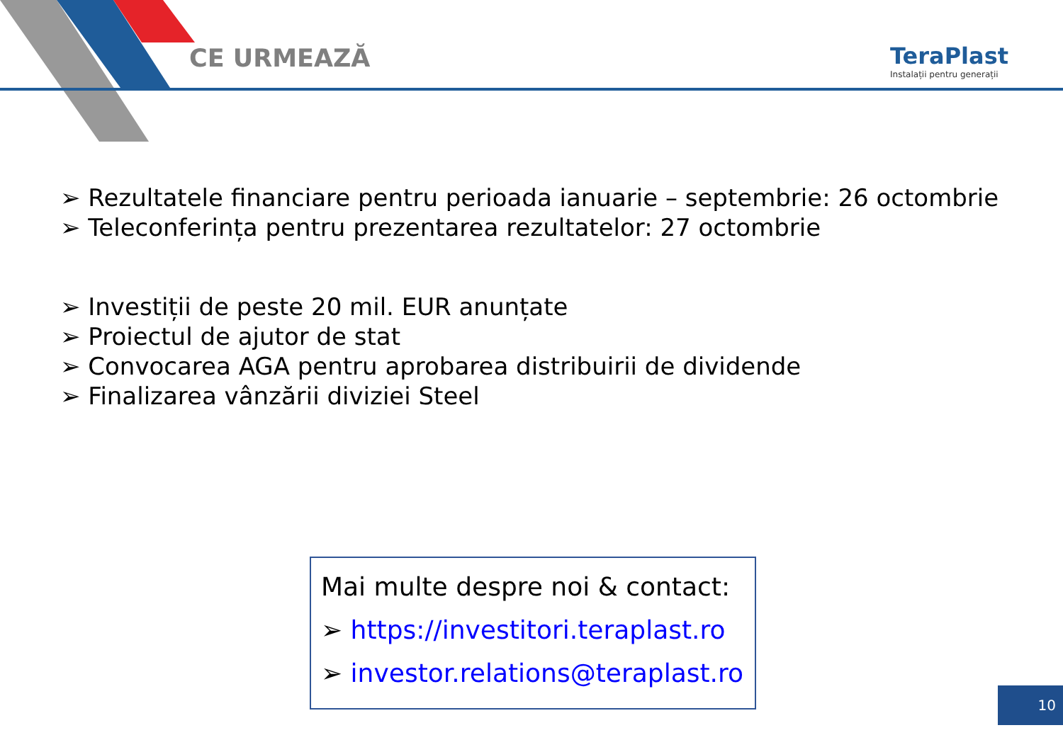CE URMEAZĂ
TeraPlast
Instalații pentru generații
➢ Rezultatele financiare pentru perioada ianuarie – septembrie: 26 octombrie
➢ Teleconferința pentru prezentarea rezultatelor: 27 octombrie
➢ Investiții de peste 20 mil. EUR anunțate
➢ Proiectul de ajutor de stat
➢ Convocarea AGA pentru aprobarea distribuirii de dividende
➢ Finalizarea vânzării diviziei Steel
Mai multe despre noi & contact:
➢ https://investitori.teraplast.ro
➢ investor.relations@teraplast.ro
10